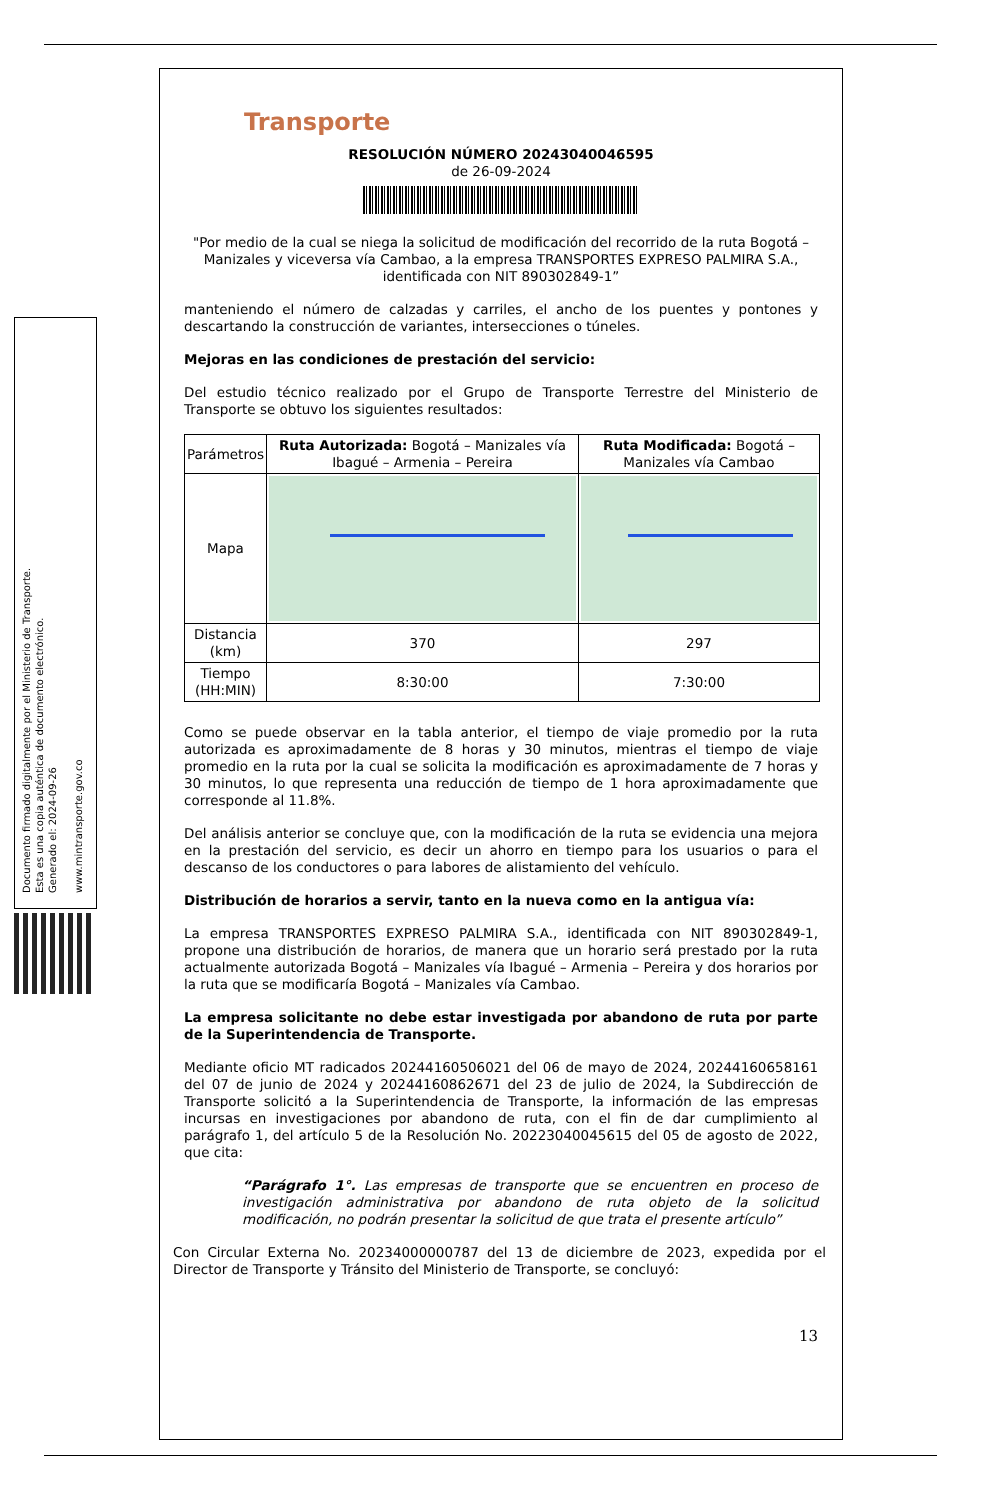Documento firmado digitalmente por el Ministerio de Transporte.
Esta es una copia auténtica de documento electrónico.
Generado el: 2024-09-26
www.mintransporte.gov.co
Transporte
RESOLUCIÓN NÚMERO 20243040046595
de 26-09-2024
"Por medio de la cual se niega la solicitud de modificación del recorrido de la ruta Bogotá – Manizales y viceversa vía Cambao, a la empresa TRANSPORTES EXPRESO PALMIRA S.A., identificada con NIT 890302849-1”
manteniendo el número de calzadas y carriles, el ancho de los puentes y pontones y descartando la construcción de variantes, intersecciones o túneles.
Mejoras en las condiciones de prestación del servicio:
Del estudio técnico realizado por el Grupo de Transporte Terrestre del Ministerio de Transporte se obtuvo los siguientes resultados:
| Parámetros | Ruta Autorizada: Bogotá – Manizales vía Ibagué – Armenia – Pereira | Ruta Modificada: Bogotá – Manizales vía Cambao |
| --- | --- | --- |
| Mapa | | |
| Distancia (km) | 370 | 297 |
| Tiempo (HH:MIN) | 8:30:00 | 7:30:00 |
Como se puede observar en la tabla anterior, el tiempo de viaje promedio por la ruta autorizada es aproximadamente de 8 horas y 30 minutos, mientras el tiempo de viaje promedio en la ruta por la cual se solicita la modificación es aproximadamente de 7 horas y 30 minutos, lo que representa una reducción de tiempo de 1 hora aproximadamente que corresponde al 11.8%.
Del análisis anterior se concluye que, con la modificación de la ruta se evidencia una mejora en la prestación del servicio, es decir un ahorro en tiempo para los usuarios o para el descanso de los conductores o para labores de alistamiento del vehículo.
Distribución de horarios a servir, tanto en la nueva como en la antigua vía:
La empresa TRANSPORTES EXPRESO PALMIRA S.A., identificada con NIT 890302849-1, propone una distribución de horarios, de manera que un horario será prestado por la ruta actualmente autorizada Bogotá – Manizales vía Ibagué – Armenia – Pereira y dos horarios por la ruta que se modificaría Bogotá – Manizales vía Cambao.
La empresa solicitante no debe estar investigada por abandono de ruta por parte de la Superintendencia de Transporte.
Mediante oficio MT radicados 20244160506021 del 06 de mayo de 2024, 20244160658161 del 07 de junio de 2024 y 20244160862671 del 23 de julio de 2024, la Subdirección de Transporte solicitó a la Superintendencia de Transporte, la información de las empresas incursas en investigaciones por abandono de ruta, con el fin de dar cumplimiento al parágrafo 1, del artículo 5 de la Resolución No. 20223040045615 del 05 de agosto de 2022, que cita:
“Parágrafo 1°. Las empresas de transporte que se encuentren en proceso de investigación administrativa por abandono de ruta objeto de la solicitud modificación, no podrán presentar la solicitud de que trata el presente artículo”
Con Circular Externa No. 20234000000787 del 13 de diciembre de 2023, expedida por el Director de Transporte y Tránsito del Ministerio de Transporte, se concluyó:
13